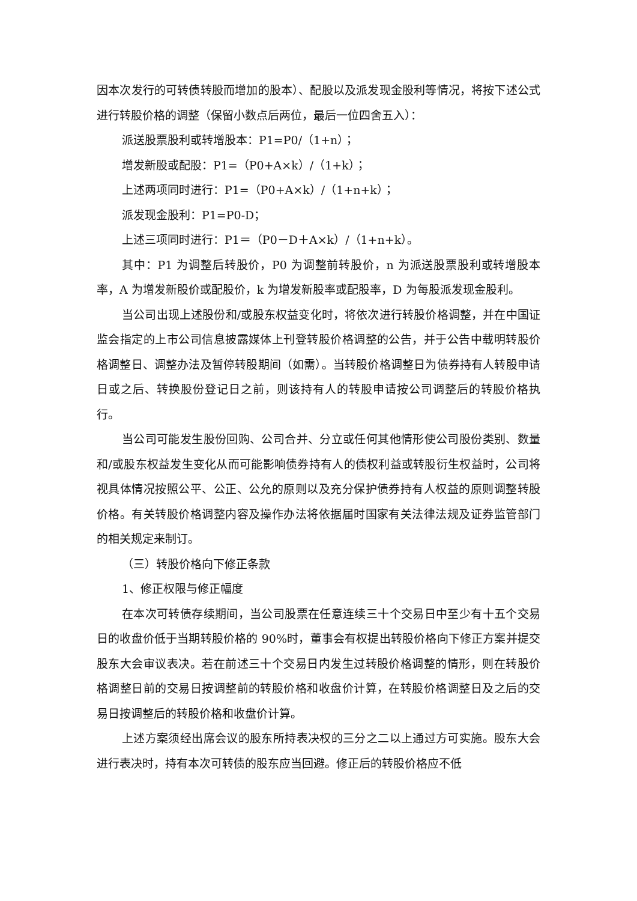因本次发行的可转债转股而增加的股本）、配股以及派发现金股利等情况，将按下述公式进行转股价格的调整（保留小数点后两位，最后一位四舍五入）：
派送股票股利或转增股本：P1=P0/（1+n）；
增发新股或配股：P1=（P0+A×k）/（1+k）；
上述两项同时进行：P1=（P0+A×k）/（1+n+k）；
派发现金股利：P1=P0-D；
上述三项同时进行：P1＝（P0－D＋A×k）/（1+n+k）。
其中：P1 为调整后转股价，P0 为调整前转股价，n 为派送股票股利或转增股本率，A 为增发新股价或配股价，k 为增发新股率或配股率，D 为每股派发现金股利。
当公司出现上述股份和/或股东权益变化时，将依次进行转股价格调整，并在中国证监会指定的上市公司信息披露媒体上刊登转股价格调整的公告，并于公告中载明转股价格调整日、调整办法及暂停转股期间（如需）。当转股价格调整日为债券持有人转股申请日或之后、转换股份登记日之前，则该持有人的转股申请按公司调整后的转股价格执行。
当公司可能发生股份回购、公司合并、分立或任何其他情形使公司股份类别、数量和/或股东权益发生变化从而可能影响债券持有人的债权利益或转股衍生权益时，公司将视具体情况按照公平、公正、公允的原则以及充分保护债券持有人权益的原则调整转股价格。有关转股价格调整内容及操作办法将依据届时国家有关法律法规及证券监管部门的相关规定来制订。
（三）转股价格向下修正条款
1、修正权限与修正幅度
在本次可转债存续期间，当公司股票在任意连续三十个交易日中至少有十五个交易日的收盘价低于当期转股价格的 90%时，董事会有权提出转股价格向下修正方案并提交股东大会审议表决。若在前述三十个交易日内发生过转股价格调整的情形，则在转股价格调整日前的交易日按调整前的转股价格和收盘价计算，在转股价格调整日及之后的交易日按调整后的转股价格和收盘价计算。
上述方案须经出席会议的股东所持表决权的三分之二以上通过方可实施。股东大会进行表决时，持有本次可转债的股东应当回避。修正后的转股价格应不低